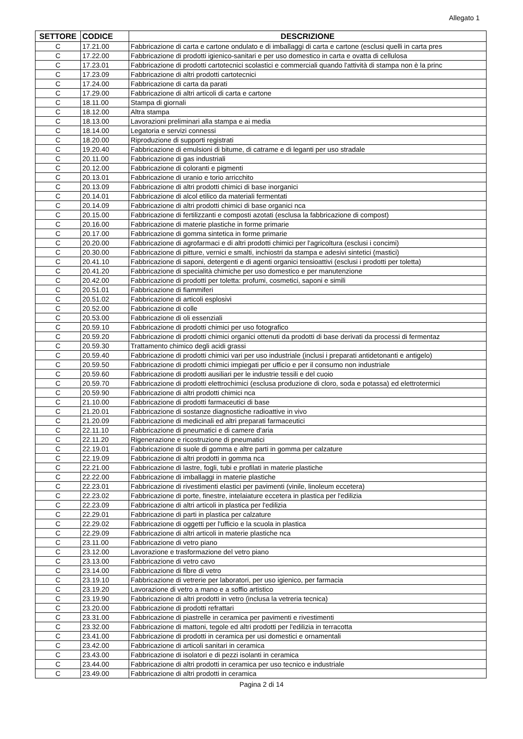Allegato 1
| SETTORE | CODICE | DESCRIZIONE |
| --- | --- | --- |
| C | 17.21.00 | Fabbricazione di carta e cartone ondulato e di imballaggi di carta e cartone (esclusi quelli in carta pres |
| C | 17.22.00 | Fabbricazione di prodotti igienico-sanitari e per uso domestico in carta e ovatta di cellulosa |
| C | 17.23.01 | Fabbricazione di prodotti cartotecnici scolastici e commerciali quando l'attività di stampa non è la princ |
| C | 17.23.09 | Fabbricazione di altri prodotti cartotecnici |
| C | 17.24.00 | Fabbricazione di carta da parati |
| C | 17.29.00 | Fabbricazione di altri articoli di carta e cartone |
| C | 18.11.00 | Stampa di giornali |
| C | 18.12.00 | Altra stampa |
| C | 18.13.00 | Lavorazioni preliminari alla stampa e ai media |
| C | 18.14.00 | Legatoria e servizi connessi |
| C | 18.20.00 | Riproduzione di supporti registrati |
| C | 19.20.40 | Fabbricazione di emulsioni di bitume, di catrame e di leganti per uso stradale |
| C | 20.11.00 | Fabbricazione di gas industriali |
| C | 20.12.00 | Fabbricazione di coloranti e pigmenti |
| C | 20.13.01 | Fabbricazione di uranio e torio arricchito |
| C | 20.13.09 | Fabbricazione di altri prodotti chimici di base inorganici |
| C | 20.14.01 | Fabbricazione di alcol etilico da materiali fermentati |
| C | 20.14.09 | Fabbricazione di altri prodotti chimici di base organici nca |
| C | 20.15.00 | Fabbricazione di fertilizzanti e composti azotati (esclusa la fabbricazione di compost) |
| C | 20.16.00 | Fabbricazione di materie plastiche in forme primarie |
| C | 20.17.00 | Fabbricazione di gomma sintetica in forme primarie |
| C | 20.20.00 | Fabbricazione di agrofarmaci e di altri prodotti chimici per l'agricoltura (esclusi i concimi) |
| C | 20.30.00 | Fabbricazione di pitture, vernici e smalti, inchiostri da stampa e adesivi sintetici (mastici) |
| C | 20.41.10 | Fabbricazione di saponi, detergenti e di agenti organici tensioattivi (esclusi i prodotti per toletta) |
| C | 20.41.20 | Fabbricazione di specialità chimiche per uso domestico e per manutenzione |
| C | 20.42.00 | Fabbricazione di prodotti per toletta: profumi, cosmetici, saponi e simili |
| C | 20.51.01 | Fabbricazione di fiammiferi |
| C | 20.51.02 | Fabbricazione di articoli esplosivi |
| C | 20.52.00 | Fabbricazione di colle |
| C | 20.53.00 | Fabbricazione di oli essenziali |
| C | 20.59.10 | Fabbricazione di prodotti chimici per uso fotografico |
| C | 20.59.20 | Fabbricazione di prodotti chimici organici ottenuti da prodotti di base derivati da processi di fermentaz |
| C | 20.59.30 | Trattamento chimico degli acidi grassi |
| C | 20.59.40 | Fabbricazione di prodotti chimici vari per uso industriale (inclusi i preparati antidetonanti e antigelo) |
| C | 20.59.50 | Fabbricazione di prodotti chimici impiegati per ufficio e per il consumo non industriale |
| C | 20.59.60 | Fabbricazione di prodotti ausiliari per le industrie tessili e del cuoio |
| C | 20.59.70 | Fabbricazione di prodotti elettrochimici (esclusa produzione di cloro, soda e potassa) ed elettrotermici |
| C | 20.59.90 | Fabbricazione di altri prodotti chimici nca |
| C | 21.10.00 | Fabbricazione di prodotti farmaceutici di base |
| C | 21.20.01 | Fabbricazione di sostanze diagnostiche radioattive in vivo |
| C | 21.20.09 | Fabbricazione di medicinali ed altri preparati farmaceutici |
| C | 22.11.10 | Fabbricazione di pneumatici e di camere d'aria |
| C | 22.11.20 | Rigenerazione e ricostruzione di pneumatici |
| C | 22.19.01 | Fabbricazione di suole di gomma e altre parti in gomma per calzature |
| C | 22.19.09 | Fabbricazione di altri prodotti in gomma nca |
| C | 22.21.00 | Fabbricazione di lastre, fogli, tubi e profilati in materie plastiche |
| C | 22.22.00 | Fabbricazione di imballaggi in materie plastiche |
| C | 22.23.01 | Fabbricazione di rivestimenti elastici per pavimenti (vinile, linoleum eccetera) |
| C | 22.23.02 | Fabbricazione di porte, finestre, intelaiature eccetera in plastica per l'edilizia |
| C | 22.23.09 | Fabbricazione di altri articoli in plastica per l'edilizia |
| C | 22.29.01 | Fabbricazione di parti in plastica per calzature |
| C | 22.29.02 | Fabbricazione di oggetti per l'ufficio e la scuola in plastica |
| C | 22.29.09 | Fabbricazione di altri articoli in materie plastiche nca |
| C | 23.11.00 | Fabbricazione di vetro piano |
| C | 23.12.00 | Lavorazione e trasformazione del vetro piano |
| C | 23.13.00 | Fabbricazione di vetro cavo |
| C | 23.14.00 | Fabbricazione di fibre di vetro |
| C | 23.19.10 | Fabbricazione di vetrerie per laboratori, per uso igienico, per farmacia |
| C | 23.19.20 | Lavorazione di vetro a mano e a soffio artistico |
| C | 23.19.90 | Fabbricazione di altri prodotti in vetro (inclusa la vetreria tecnica) |
| C | 23.20.00 | Fabbricazione di prodotti refrattari |
| C | 23.31.00 | Fabbricazione di piastrelle in ceramica per pavimenti e rivestimenti |
| C | 23.32.00 | Fabbricazione di mattoni, tegole ed altri prodotti per l'edilizia in terracotta |
| C | 23.41.00 | Fabbricazione di prodotti in ceramica per usi domestici e ornamentali |
| C | 23.42.00 | Fabbricazione di articoli sanitari in ceramica |
| C | 23.43.00 | Fabbricazione di isolatori e di pezzi isolanti in ceramica |
| C | 23.44.00 | Fabbricazione di altri prodotti in ceramica per uso tecnico e industriale |
| C | 23.49.00 | Fabbricazione di altri prodotti in ceramica |
Pagina 2 di 14